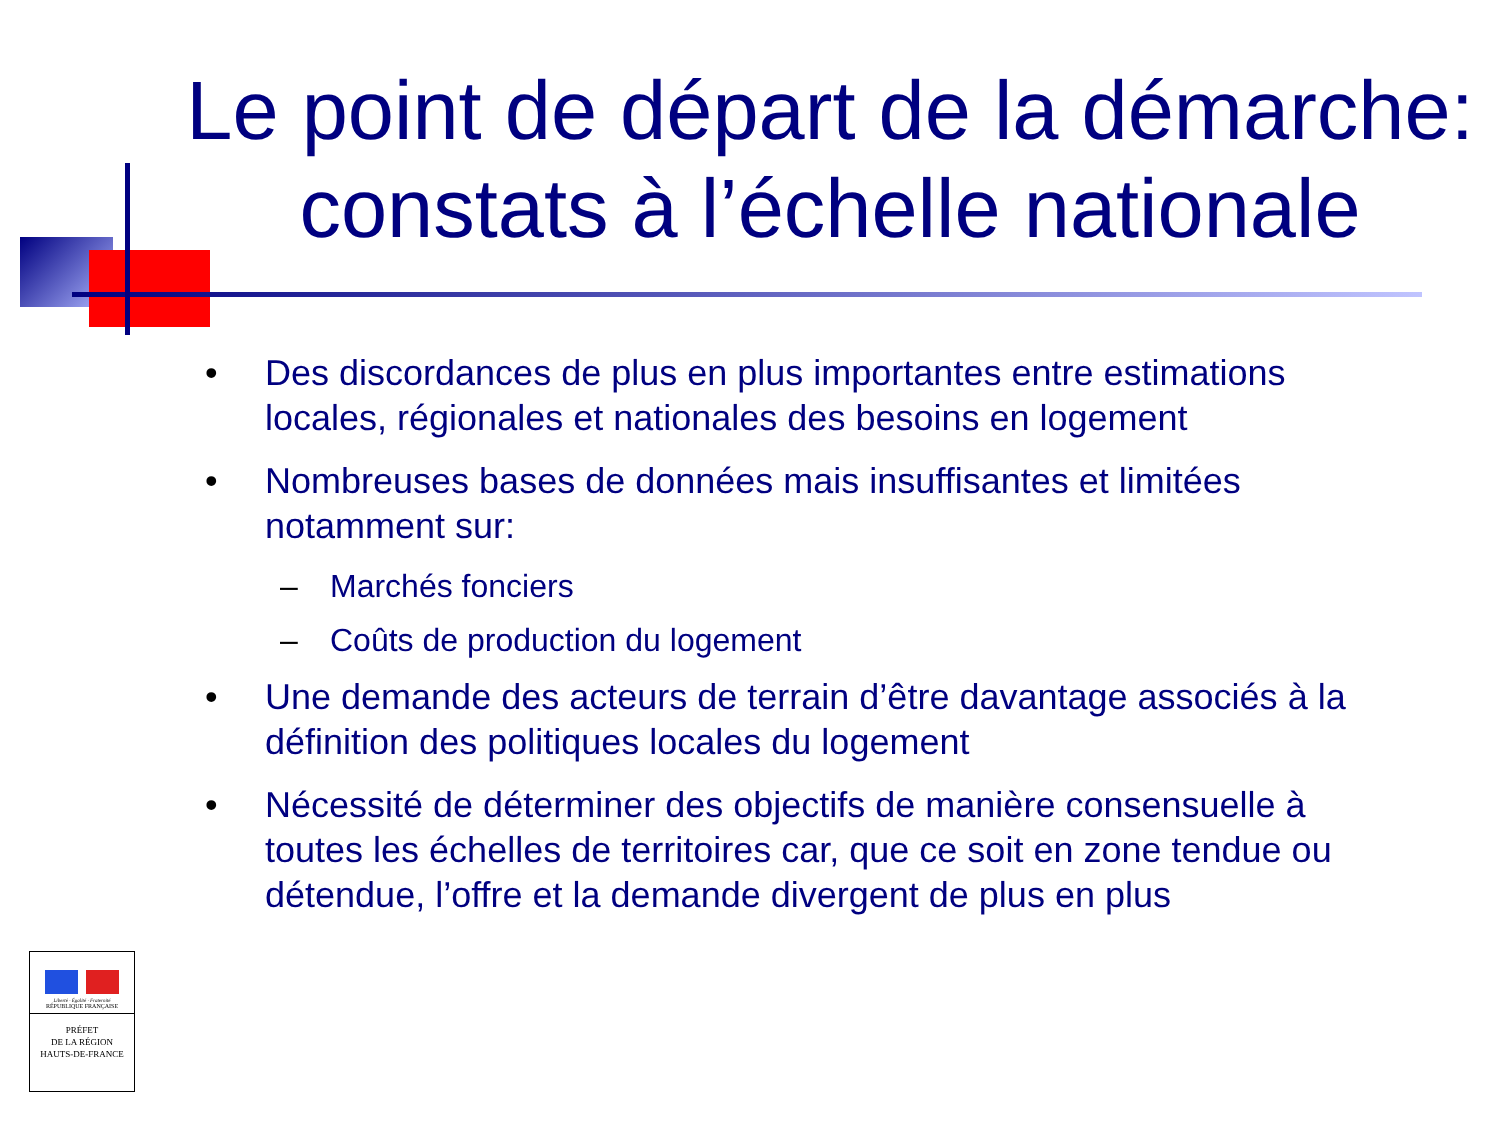Le point de départ de la démarche: constats à l’échelle nationale
• Des discordances de plus en plus importantes entre estimations locales, régionales et nationales des besoins en logement
• Nombreuses bases de données mais insuffisantes et limitées notamment sur:
– Marchés fonciers
– Coûts de production du logement
• Une demande des acteurs de terrain d’être davantage associés à la définition des politiques locales du logement
• Nécessité de déterminer des objectifs de manière consensuelle à toutes les échelles de territoires car, que ce soit en zone tendue ou détendue, l’offre et la demande divergent de plus en plus
Liberté · Égalité · Fraternité
RÉPUBLIQUE FRANÇAISE
PRÉFET
DE LA RÉGION
HAUTS-DE-FRANCE